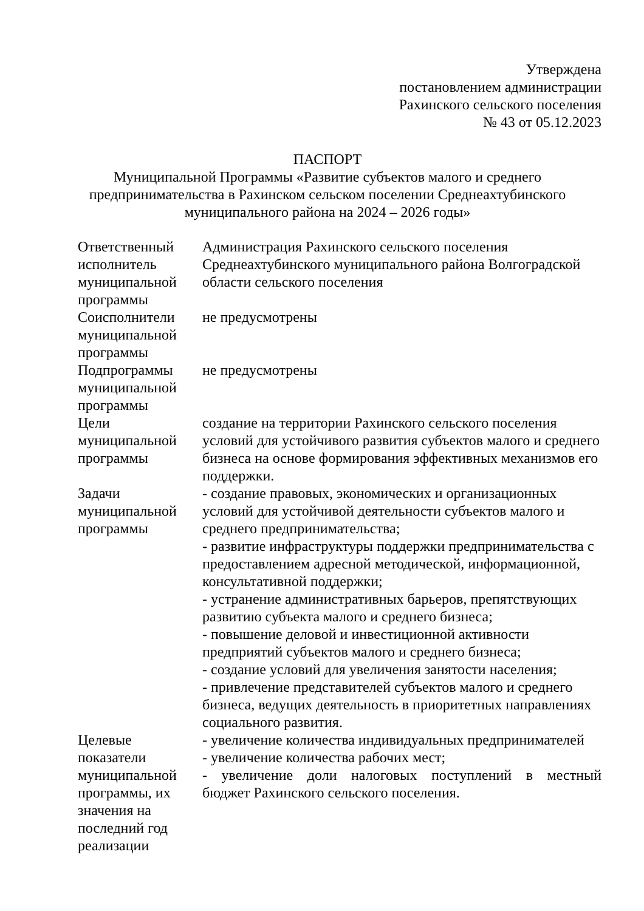Утверждена
постановлением администрации
Рахинского сельского поселения
№ 43 от 05.12.2023
ПАСПОРТ
Муниципальной Программы «Развитие субъектов малого и среднего предпринимательства в Рахинском сельском поселении Среднеахтубинского муниципального района на 2024 – 2026 годы»
| Ответственный исполнитель муниципальной программы | Администрация Рахинского сельского поселения Среднеахтубинского муниципального района Волгоградской области сельского поселения |
| Соисполнители муниципальной программы | не предусмотрены |
| Подпрограммы муниципальной программы | не предусмотрены |
| Цели муниципальной программы | создание на территории Рахинского сельского поселения условий для устойчивого развития субъектов малого и среднего бизнеса на основе формирования эффективных механизмов его поддержки. |
| Задачи муниципальной программы | - создание правовых, экономических и организационных условий для устойчивой деятельности субъектов малого и среднего предпринимательства; - развитие инфраструктуры поддержки предпринимательства с предоставлением адресной методической, информационной, консультативной поддержки; - устранение административных барьеров, препятствующих развитию субъекта малого и среднего бизнеса; - повышение деловой и инвестиционной активности предприятий субъектов малого и среднего бизнеса; - создание условий для увеличения занятости населения; - привлечение представителей субъектов малого и среднего бизнеса, ведущих деятельность в приоритетных направлениях социального развития. |
| Целевые показатели муниципальной программы, их значения на последний год реализации | - увеличение количества индивидуальных предпринимателей - увеличение количества рабочих мест; - увеличение доли налоговых поступлений в местный бюджет Рахинского сельского поселения. |